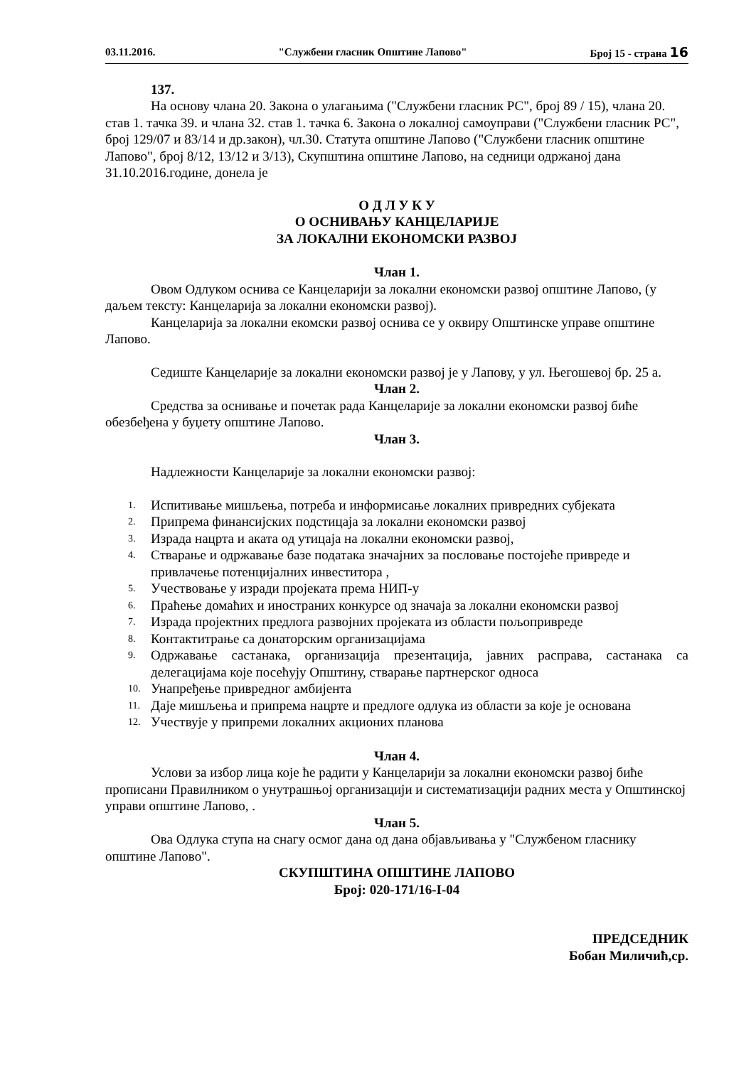03.11.2016. "Службени гласник Општине Лапово" Број 15 - страна 16
137.
На основу члана 20. Закона о улагањима ("Службени гласник РС", број 89 / 15), члана 20. став 1. тачка 39. и члана 32. став 1. тачка 6. Закона о локалној самоуправи ("Службени гласник РС", број 129/07 и 83/14 и др.закон), чл.30. Статута општине Лапово ("Службени гласник општине Лапово", број 8/12, 13/12 и 3/13), Скупштина општине Лапово, на седници одржаној дана 31.10.2016.године, донела је
О Д Л У К У
О ОСНИВАЊУ КАНЦЕЛАРИЈЕ
ЗА ЛОКАЛНИ ЕКОНОМСКИ РАЗВОЈ
Члан 1.
Овом Одлуком оснива се Канцеларији за локални економски развој општине Лапово, (у даљем тексту: Канцеларија за локални економски развој).
Канцеларија за локални екомски развој оснива се у оквиру Општинске управе општине Лапово.
Седиште Канцеларије за локални економски развој је у Лапову, у ул. Његошевој бр. 25 а.
Члан 2.
Средства за оснивање и почетак рада Канцеларије за локални економски развој биће обезбеђена у буџету општине Лапово.
Члан 3.
Надлежности Канцеларије за локални економски развој:
1. Испитивање мишљења, потреба и информисање локалних привредних субјеката
2. Припрема финансијских подстицаја за локални економски развој
3. Израда нацрта и аката од утицаја на локални економски развој,
4. Стварање и одржавање базе података значајних за пословање постојеће привреде и привлачење потенцијалних инвеститора ,
5. Учествовање у изради пројеката према НИП-у
6. Праћење домаћих и иностраних конкурсе од значаја за локални економски развој
7. Израда пројектних предлога развојних пројеката из области пољопривреде
8. Контактитрање са донаторским организацијама
9. Одржавање састанака, организација презентација, јавних расправа, састанака са делегацијама које посећују Општину, стварање партнерског односа
10. Унапређење привредног амбијента
11. Даје мишљења и припрема нацрте и предлоге одлука из области за које је основана
12. Учествује у припреми локалних акционих планова
Члан 4.
Услови за избор лица које ће радити у Канцеларији за локални економски развој биће прописани Правилником о унутрашњој организацији и систематизацији радних места у Општинској управи општине Лапово, .
Члан 5.
Ова Одлука ступа на снагу осмог дана од дана објављивања у "Службеном гласнику општине Лапово".
СКУПШТИНА ОПШТИНЕ ЛАПОВО
Број: 020-171/16-I-04
ПРЕДСЕДНИК
Бобан Миличић,ср.